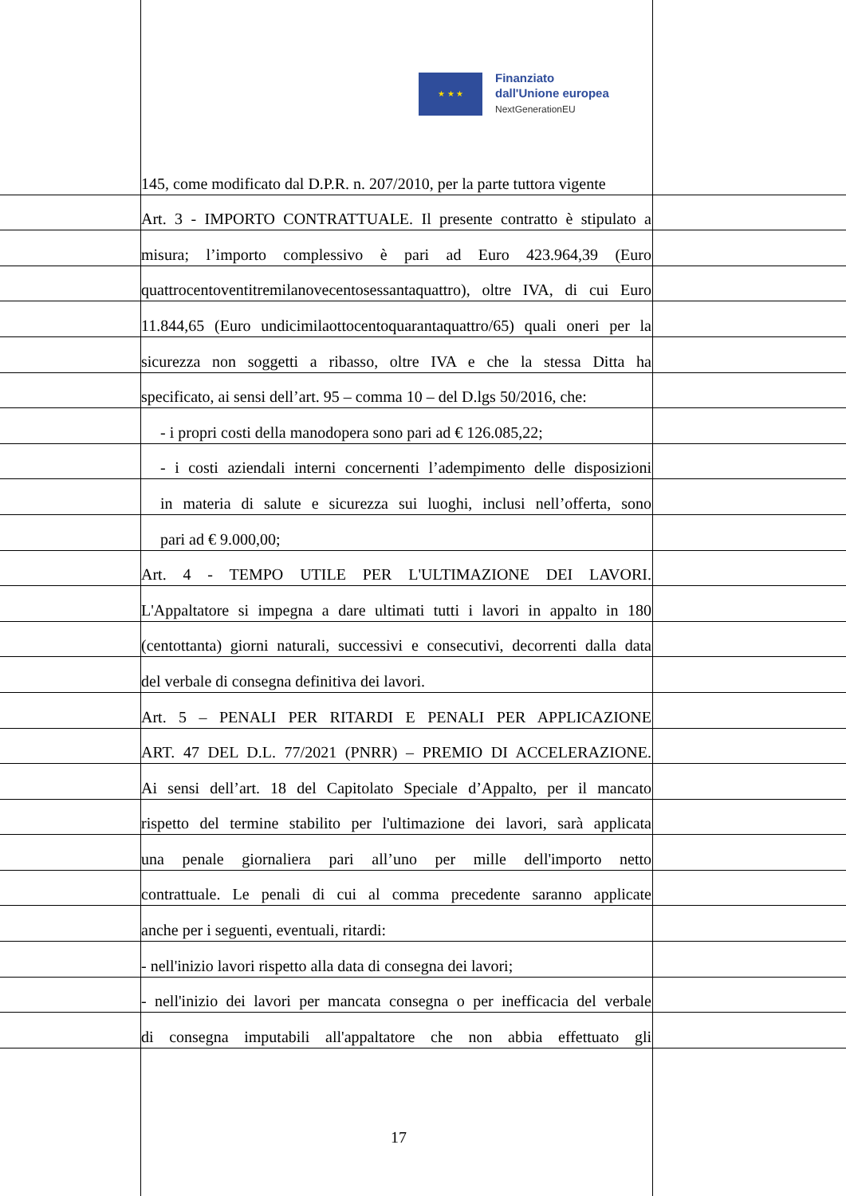★ ★ ★
Finanziato
dall'Unione europea
NextGenerationEU
145, come modificato dal D.P.R. n. 207/2010, per la parte tuttora vigente
Art. 3 - IMPORTO CONTRATTUALE. Il presente contratto è stipulato a
misura; l’importo complessivo è pari ad Euro 423.964,39 (Euro
quattrocentoventitremilanovecentosessantaquattro), oltre IVA, di cui Euro
11.844,65 (Euro undicimilaottocentoquarantaquattro/65) quali oneri per la
sicurezza non soggetti a ribasso, oltre IVA e che la stessa Ditta ha
specificato, ai sensi dell’art. 95 – comma 10 – del D.lgs 50/2016, che:
- i propri costi della manodopera sono pari ad € 126.085,22;
- i costi aziendali interni concernenti l’adempimento delle disposizioni
in materia di salute e sicurezza sui luoghi, inclusi nell’offerta, sono
pari ad € 9.000,00;
Art. 4 - TEMPO UTILE PER L'ULTIMAZIONE DEI LAVORI.
L'Appaltatore si impegna a dare ultimati tutti i lavori in appalto in 180
(centottanta) giorni naturali, successivi e consecutivi, decorrenti dalla data
del verbale di consegna definitiva dei lavori.
Art. 5 – PENALI PER RITARDI E PENALI PER APPLICAZIONE
ART. 47 DEL D.L. 77/2021 (PNRR) – PREMIO DI ACCELERAZIONE.
Ai sensi dell’art. 18 del Capitolato Speciale d’Appalto, per il mancato
rispetto del termine stabilito per l'ultimazione dei lavori, sarà applicata
una penale giornaliera pari all’uno per mille dell'importo netto
contrattuale. Le penali di cui al comma precedente saranno applicate
anche per i seguenti, eventuali, ritardi:
- nell'inizio lavori rispetto alla data di consegna dei lavori;
- nell'inizio dei lavori per mancata consegna o per inefficacia del verbale
di consegna imputabili all'appaltatore che non abbia effettuato gli
17